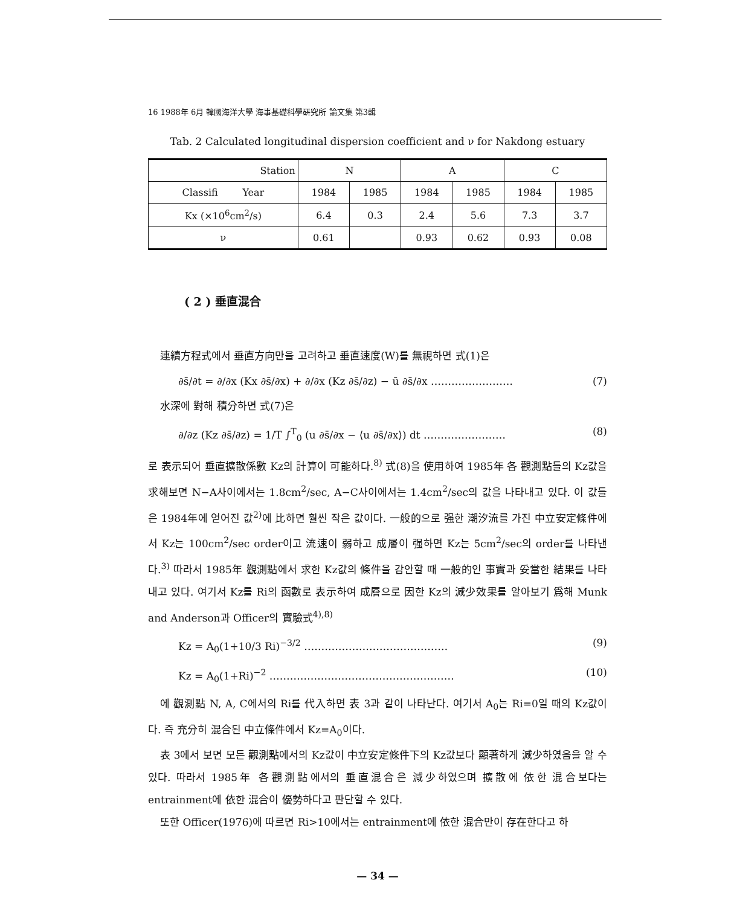16 1988年 6月 韓國海洋大學 海事基礎科學硏究所 論文集 第3輯
Tab. 2 Calculated longitudinal dispersion coefficient and ν for Nakdong estuary
| Station | N | | A | | C | |
| --- | --- | --- | --- | --- | --- | --- |
| Classifi Year | 1984 | 1985 | 1984 | 1985 | 1984 | 1985 |
| Kx (×10<sup>6</sup>cm<sup>2</sup>/s) | 6.4 | 0.3 | 2.4 | 5.6 | 7.3 | 3.7 |
| ν | 0.61 | | 0.93 | 0.62 | 0.93 | 0.08 |
( 2 ) 垂直混合
連續方程式에서 垂直方向만을 고려하고 垂直速度(W)를 無視하면 式(1)은
∂s̄/∂t = ∂/∂x (Kx ∂s̄/∂x) + ∂/∂x (Kz ∂s̄/∂z) − ū ∂s̄/∂x …………………… (7)
水深에 對해 積分하면 式(7)은
∂/∂z (Kz ∂s̄/∂z) = 1/T ∫<sup>T</sup><sub>0</sub> (u ∂s̄/∂x − ⟨u ∂s̄/∂x⟩) dt …………………… (8)
로 表示되어 垂直擴散係數 Kz의 計算이 可能하다.<sup>8)</sup> 式(8)을 使用하여 1985年 各 觀測點들의 Kz값을 求해보면 N−A사이에서는 1.8cm<sup>2</sup>/sec, A−C사이에서는 1.4cm<sup>2</sup>/sec의 값을 나타내고 있다. 이 값들은 1984年에 얻어진 값<sup>2)</sup>에 比하면 훨씬 작은 값이다. 一般的으로 强한 潮汐流를 가진 中立安定條件에서 Kz는 100cm<sup>2</sup>/sec order이고 流速이 弱하고 成層이 强하면 Kz는 5cm<sup>2</sup>/sec의 order를 나타낸다.<sup>3)</sup> 따라서 1985年 觀測點에서 求한 Kz값의 條件을 감안할 때 一般的인 事實과 妥當한 結果를 나타내고 있다. 여기서 Kz를 Ri의 函數로 表示하여 成層으로 因한 Kz의 減少效果를 알아보기 爲해 Munk and Anderson과 Officer의 實驗式<sup>4),8)</sup>
Kz = A<sub>0</sub>(1+10/3 Ri)<sup>−3/2</sup> …………………………………… (9)
Kz = A<sub>0</sub>(1+Ri)<sup>−2</sup> ……………………………………………… (10)
에 觀測點 N, A, C에서의 Ri를 代入하면 表 3과 같이 나타난다. 여기서 A<sub>0</sub>는 Ri=0일 때의 Kz값이다. 즉 充分히 混合된 中立條件에서 Kz=A<sub>0</sub>이다.
表 3에서 보면 모든 觀測點에서의 Kz값이 中立安定條件下의 Kz값보다 顯著하게 減少하였음을 알 수 있다. 따라서 1985年 各觀測點에서의 垂直混合은 減少하였으며 擴散에 依한 混合보다는 entrainment에 依한 混合이 優勢하다고 판단할 수 있다.
또한 Officer(1976)에 따르면 Ri>10에서는 entrainment에 依한 混合만이 存在한다고 하
— 34 —